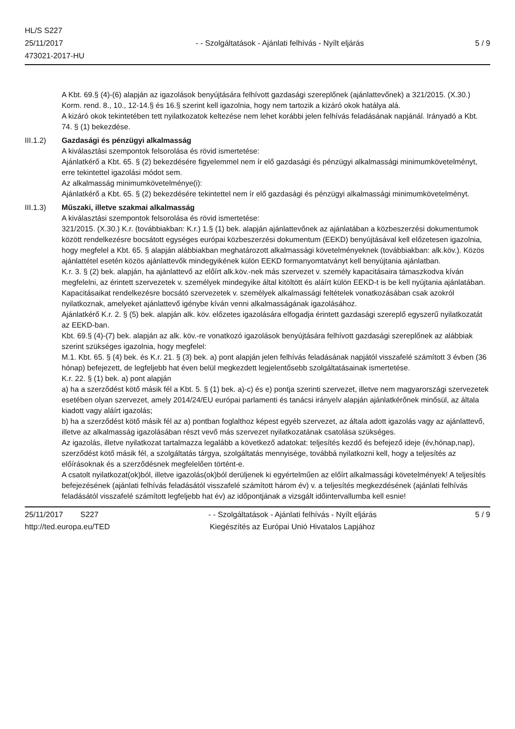HL/S S227
25/11/2017
473021-2017-HU
- - Szolgáltatások - Ajánlati felhívás - Nyílt eljárás
5 / 9
A Kbt. 69.§ (4)-(6) alapján az igazolások benyújtására felhívott gazdasági szereplőnek (ajánlattevőnek) a 321/2015. (X.30.) Korm. rend. 8., 10., 12-14.§ és 16.§ szerint kell igazolnia, hogy nem tartozik a kizáró okok hatálya alá.
A kizáró okok tekintetében tett nyilatkozatok keltezése nem lehet korábbi jelen felhívás feladásának napjánál. Irányadó a Kbt. 74. § (1) bekezdése.
III.1.2) Gazdasági és pénzügyi alkalmasság
A kiválasztási szempontok felsorolása és rövid ismertetése:
Ajánlatkérő a Kbt. 65. § (2) bekezdésére figyelemmel nem ír elő gazdasági és pénzügyi alkalmassági minimumkövetelményt, erre tekintettel igazolási módot sem.
Az alkalmasság minimumkövetelménye(i):
Ajánlatkérő a Kbt. 65. § (2) bekezdésére tekintettel nem ír elő gazdasági és pénzügyi alkalmassági minimumkövetelményt.
III.1.3) Műszaki, illetve szakmai alkalmasság
A kiválasztási szempontok felsorolása és rövid ismertetése:
321/2015. (X.30.) K.r. (továbbiakban: K.r.) 1.§ (1) bek. alapján ajánlattevőnek az ajánlatában a közbeszerzési dokumentumok között rendelkezésre bocsátott egységes európai közbeszerzési dokumentum (EEKD) benyújtásával kell előzetesen igazolnia, hogy megfelel a Kbt. 65. § alapján alábbiakban meghatározott alkalmassági követelményeknek (továbbiakban: alk.köv.). Közös ajánlattétel esetén közös ajánlattevők mindegyikének külön EEKD formanyomtatványt kell benyújtania ajánlatban.
K.r. 3. § (2) bek. alapján, ha ajánlattevő az előírt alk.köv.-nek más szervezet v. személy kapacitásaira támaszkodva kíván megfelelni, az érintett szervezetek v. személyek mindegyike által kitöltött és aláírt külön EEKD-t is be kell nyújtania ajánlatában. Kapacitásaikat rendelkezésre bocsátó szervezetek v. személyek alkalmassági feltételek vonatkozásában csak azokról nyilatkoznak, amelyeket ajánlattevő igénybe kíván venni alkalmasságának igazolásához.
Ajánlatkérő K.r. 2. § (5) bek. alapján alk. köv. előzetes igazolására elfogadja érintett gazdasági szereplő egyszerű nyilatkozatát az EEKD-ban.
Kbt. 69.§ (4)-(7) bek. alapján az alk. köv.-re vonatkozó igazolások benyújtására felhívott gazdasági szereplőnek az alábbiak szerint szükséges igazolnia, hogy megfelel:
M.1. Kbt. 65. § (4) bek. és K.r. 21. § (3) bek. a) pont alapján jelen felhívás feladásának napjától visszafelé számított 3 évben (36 hónap) befejezett, de legfeljebb hat éven belül megkezdett legjelentősebb szolgáltatásainak ismertetése.
K.r. 22. § (1) bek. a) pont alapján
a) ha a szerződést kötő másik fél a Kbt. 5. § (1) bek. a)-c) és e) pontja szerinti szervezet, illetve nem magyarországi szervezetek esetében olyan szervezet, amely 2014/24/EU európai parlamenti és tanácsi irányelv alapján ajánlatkérőnek minősül, az általa kiadott vagy aláírt igazolás;
b) ha a szerződést kötő másik fél az a) pontban foglalthoz képest egyéb szervezet, az általa adott igazolás vagy az ajánlattevő, illetve az alkalmasság igazolásában részt vevő más szervezet nyilatkozatának csatolása szükséges.
Az igazolás, illetve nyilatkozat tartalmazza legalább a következő adatokat: teljesítés kezdő és befejező ideje (év,hónap,nap), szerződést kötő másik fél, a szolgáltatás tárgya, szolgáltatás mennyisége, továbbá nyilatkozni kell, hogy a teljesítés az előírásoknak és a szerződésnek megfelelően történt-e.
A csatolt nyilatkozat(ok)ból, illetve igazolás(ok)ból derüljenek ki egyértelműen az előírt alkalmassági követelmények! A teljesítés befejezésének (ajánlati felhívás feladásától visszafelé számított három év) v. a teljesítés megkezdésének (ajánlati felhívás feladásától visszafelé számított legfeljebb hat év) az időpontjának a vizsgált időintervallumba kell esnie!
25/11/2017 S227
http://ted.europa.eu/TED
- - Szolgáltatások - Ajánlati felhívás - Nyílt eljárás
Kiegészítés az Európai Unió Hivatalos Lapjához
5 / 9